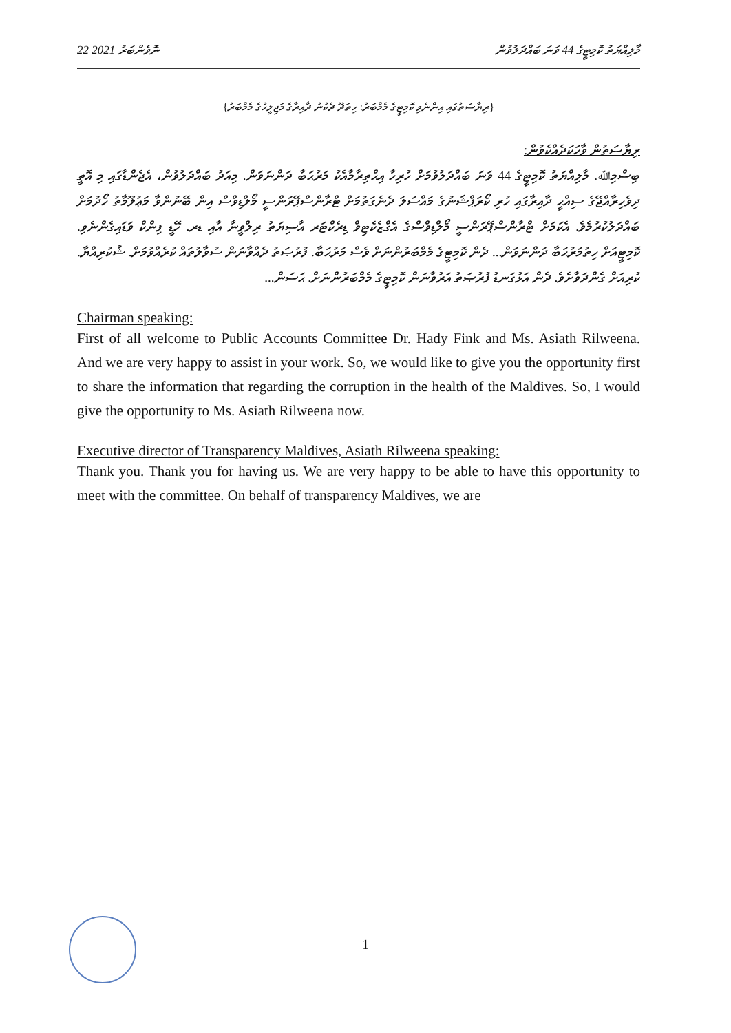22 ނޮވެންބަރު 2021 މާލިއްޔަތު ކޮމިޓީގެ 44 ވަނަ ބައްދަލުވުން
{ރިޔާސަތުގައި އިންނެވި ކޮމިޓީގެ މެމްބަރު: ހިތަދޫ ދެކުނު ދާއިރާގެ މަޖިލީހުގެ މެމްބަރު}
ރިޔާސަތުން ވާހަކަދެއްކެވުން:
ބިސްމިﷲ. މާލިއްޔަތު ކޮމިޓީގެ 44 ވަނަ ބައްދަލުވުމަށް ހުރިހާ އިޙްތިރާމާއެކު މަރުޙަބާ ދަންނަވަން. މިއަދު ބައްދަލުވުން، އެޖެންޑާގައި މި އޮތީ ދިވެހިރާއްޖޭގެ ސިއްޙީ ދާއިރާގައި ހުރި ކޯރަޕްޝަނުގެ މައްސަލަ ދެނެގަތުމަށް ޓްރާންސްޕޭރަންސީ މޯލްޑިވްސް އިން ބޭނުންވާ މަޢުލޫމާތު ހޯދުމަށް ބައްދަލުކުރުމެވެ. އެކަމަށް ޓްރާންސްޕޭރަންސީ މޯލްޑިވްސްގެ އެގްޒެކެޓިވް ޑިރެކްޓަރ އާސިޔަތު ރިލްވީނާ އާއި ޑރ. ހޭޑީ ފިންކް ވަޑައިގެންނެވި. ކޮމިޓީއަށް ހިތުމަރުޙަބާ ދަންނަވަން... ދެން ކޮމިޓީގެ މެމްބަރުންނަށް ވެސް މަރުޙަބާ. ފުރުޞަތު ދެއްވާނަން ސުވާލުތައް ކުރެއްވުމަށް. ޝުކުރިއްޔާ. ކުރިއަށް ގެންދަވާށެވެ. ދެން އަޅުގަނޑު ފުރުޞަތު އަރުވާނަން ކޮމިޓީގެ މެމްބަރުންނަށް. ޙަސަން...
Chairman speaking:
First of all welcome to Public Accounts Committee Dr. Hady Fink and Ms. Asiath Rilweena. And we are very happy to assist in your work. So, we would like to give you the opportunity first to share the information that regarding the corruption in the health of the Maldives. So, I would give the opportunity to Ms. Asiath Rilweena now.
Executive director of Transparency Maldives, Asiath Rilweena speaking:
Thank you. Thank you for having us. We are very happy to be able to have this opportunity to meet with the committee. On behalf of transparency Maldives, we are
1